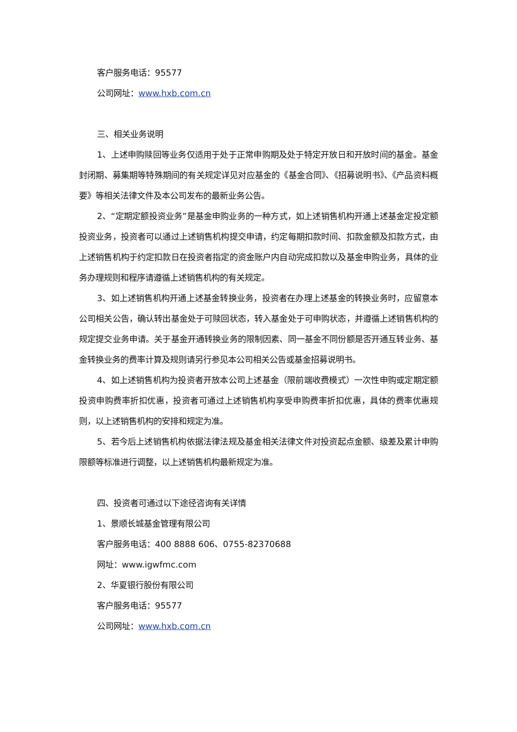客户服务电话：95577
公司网址：www.hxb.com.cn
三、相关业务说明
1、上述申购赎回等业务仅适用于处于正常申购期及处于特定开放日和开放时间的基金。基金封闭期、募集期等特殊期间的有关规定详见对应基金的《基金合同》、《招募说明书》、《产品资料概要》等相关法律文件及本公司发布的最新业务公告。
2、“定期定额投资业务”是基金申购业务的一种方式，如上述销售机构开通上述基金定投定额投资业务，投资者可以通过上述销售机构提交申请，约定每期扣款时间、扣款金额及扣款方式，由上述销售机构于约定扣款日在投资者指定的资金账户内自动完成扣款以及基金申购业务，具体的业务办理规则和程序请遵循上述销售机构的有关规定。
3、如上述销售机构开通上述基金转换业务，投资者在办理上述基金的转换业务时，应留意本公司相关公告，确认转出基金处于可赎回状态，转入基金处于可申购状态，并遵循上述销售机构的规定提交业务申请。关于基金开通转换业务的限制因素、同一基金不同份额是否开通互转业务、基金转换业务的费率计算及规则请另行参见本公司相关公告或基金招募说明书。
4、如上述销售机构为投资者开放本公司上述基金（限前端收费模式）一次性申购或定期定额投资申购费率折扣优惠，投资者可通过上述销售机构享受申购费率折扣优惠，具体的费率优惠规则，以上述销售机构的安排和规定为准。
5、若今后上述销售机构依据法律法规及基金相关法律文件对投资起点金额、级差及累计申购限额等标准进行调整，以上述销售机构最新规定为准。
四、投资者可通过以下途径咨询有关详情
1、景顺长城基金管理有限公司
客户服务电话：400 8888 606、0755-82370688
网址：www.igwfmc.com
2、华夏银行股份有限公司
客户服务电话：95577
公司网址：www.hxb.com.cn